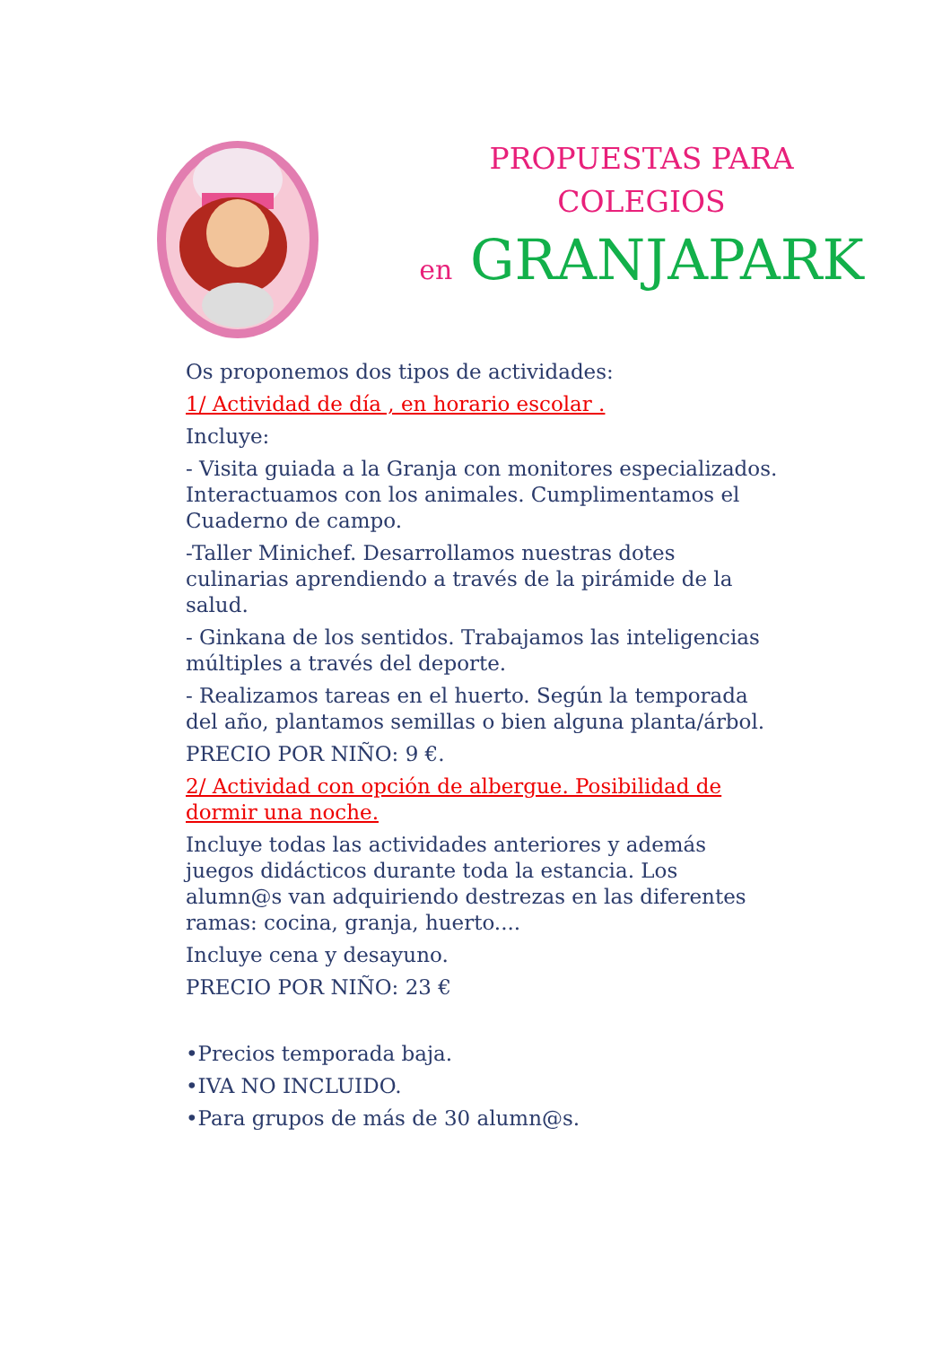PROPUESTAS PARA
COLEGIOS
en GRANJAPARK
Os proponemos dos tipos de actividades:
1/ Actividad de día , en horario escolar .
Incluye:
- Visita guiada a la Granja con monitores especializados. Interactuamos con los animales. Cumplimentamos el Cuaderno de campo.
-Taller Minichef. Desarrollamos nuestras dotes culinarias aprendiendo a través de la pirámide de la salud.
- Ginkana de los sentidos. Trabajamos las inteligencias múltiples a través del deporte.
- Realizamos tareas en el huerto. Según la temporada del año, plantamos semillas o bien alguna planta/árbol.
PRECIO POR NIÑO: 9 €.
2/ Actividad con opción de albergue. Posibilidad de dormir una noche.
Incluye todas las actividades anteriores y además juegos didácticos durante toda la estancia. Los alumn@s van adquiriendo destrezas en las diferentes ramas: cocina, granja, huerto....
Incluye cena y desayuno.
PRECIO POR NIÑO: 23 €
•Precios temporada baja.
•IVA NO INCLUIDO.
•Para grupos de más de 30 alumn@s.